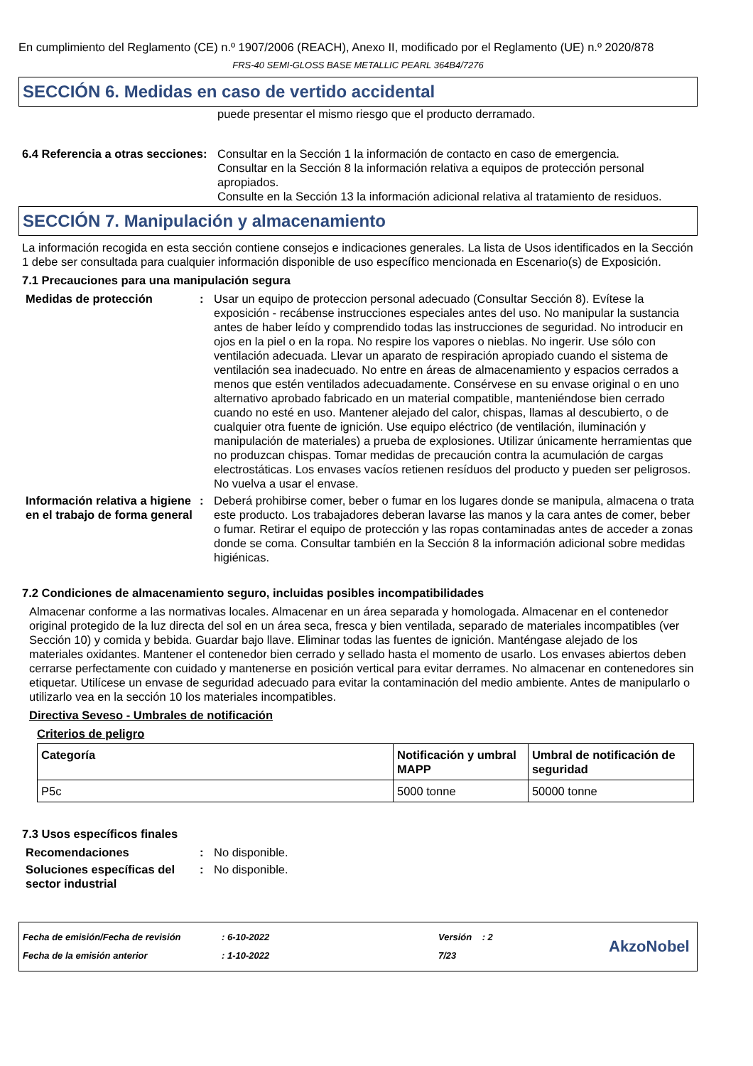En cumplimiento del Reglamento (CE) n.º 1907/2006 (REACH), Anexo II, modificado por el Reglamento (UE) n.º 2020/878
FRS-40 SEMI-GLOSS BASE METALLIC PEARL 364B4/7276
SECCIÓN 6. Medidas en caso de vertido accidental
puede presentar el mismo riesgo que el producto derramado.
6.4 Referencia a otras secciones
: Consultar en la Sección 1 la información de contacto en caso de emergencia.
Consultar en la Sección 8 la información relativa a equipos de protección personal apropiados.
Consulte en la Sección 13 la información adicional relativa al tratamiento de residuos.
SECCIÓN 7. Manipulación y almacenamiento
La información recogida en esta sección contiene consejos e indicaciones generales. La lista de Usos identificados en la Sección 1 debe ser consultada para cualquier información disponible de uso específico mencionada en Escenario(s) de Exposición.
7.1 Precauciones para una manipulación segura
Medidas de protección : Usar un equipo de proteccion personal adecuado (Consultar Sección 8). Evítese la exposición - recábense instrucciones especiales antes del uso. No manipular la sustancia antes de haber leído y comprendido todas las instrucciones de seguridad. No introducir en ojos en la piel o en la ropa. No respire los vapores o nieblas. No ingerir. Use sólo con ventilación adecuada. Llevar un aparato de respiración apropiado cuando el sistema de ventilación sea inadecuado. No entre en áreas de almacenamiento y espacios cerrados a menos que estén ventilados adecuadamente. Consérvese en su envase original o en uno alternativo aprobado fabricado en un material compatible, manteniéndose bien cerrado cuando no esté en uso. Mantener alejado del calor, chispas, llamas al descubierto, o de cualquier otra fuente de ignición. Use equipo eléctrico (de ventilación, iluminación y manipulación de materiales) a prueba de explosiones. Utilizar únicamente herramientas que no produzcan chispas. Tomar medidas de precaución contra la acumulación de cargas electrostáticas. Los envases vacíos retienen resíduos del producto y pueden ser peligrosos. No vuelva a usar el envase.
Información relativa a higiene en el trabajo de forma general
: Deberá prohibirse comer, beber o fumar en los lugares donde se manipula, almacena o trata este producto. Los trabajadores deberan lavarse las manos y la cara antes de comer, beber o fumar. Retirar el equipo de protección y las ropas contaminadas antes de acceder a zonas donde se coma. Consultar también en la Sección 8 la información adicional sobre medidas higiénicas.
7.2 Condiciones de almacenamiento seguro, incluidas posibles incompatibilidades
Almacenar conforme a las normativas locales. Almacenar en un área separada y homologada. Almacenar en el contenedor original protegido de la luz directa del sol en un área seca, fresca y bien ventilada, separado de materiales incompatibles (ver Sección 10) y comida y bebida. Guardar bajo llave. Eliminar todas las fuentes de ignición. Manténgase alejado de los materiales oxidantes. Mantener el contenedor bien cerrado y sellado hasta el momento de usarlo. Los envases abiertos deben cerrarse perfectamente con cuidado y mantenerse en posición vertical para evitar derrames. No almacenar en contenedores sin etiquetar. Utilícese un envase de seguridad adecuado para evitar la contaminación del medio ambiente. Antes de manipularlo o utilizarlo vea en la sección 10 los materiales incompatibles.
Directiva Seveso - Umbrales de notificación
Criterios de peligro
| Categoría | Notificación y umbral MAPP | Umbral de notificación de seguridad |
| --- | --- | --- |
| P5c | 5000 tonne | 50000 tonne |
7.3 Usos específicos finales
Recomendaciones : No disponible.
Soluciones específicas del sector industrial
: No disponible.
Fecha de emisión/Fecha de revisión
Fecha de la emisión anterior
: 6-10-2022
: 1-10-2022
Versión : 2
7/23
AkzoNobel